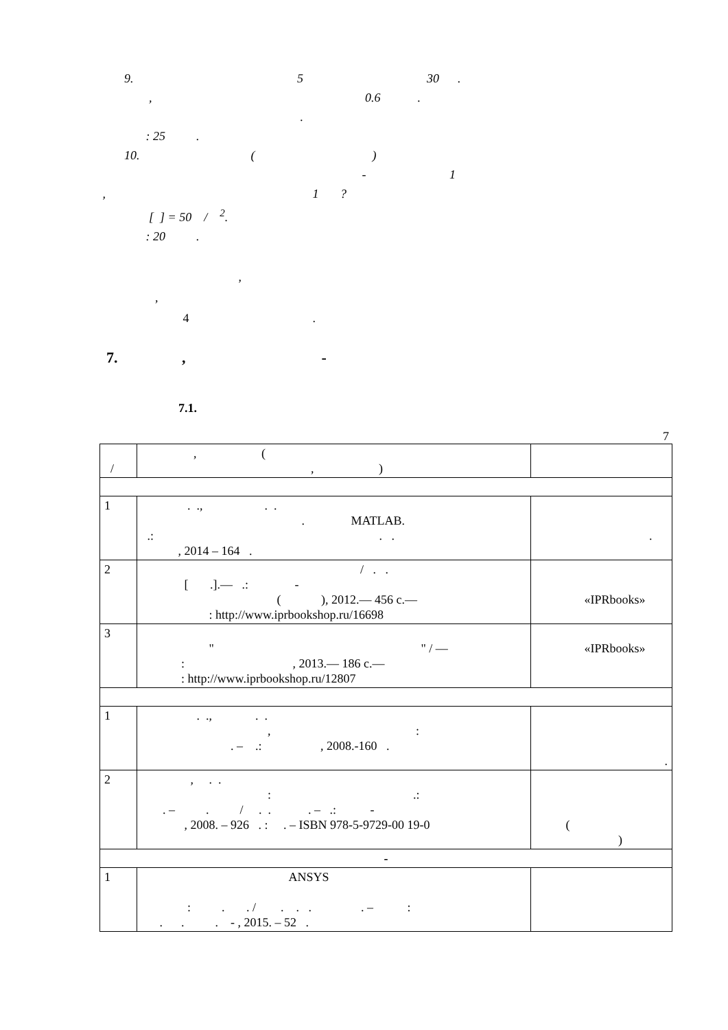9. 5 30 . , 0.6 . . : 25 . 10. ( ) - 1 , 1 ? [ ] = 50 / <sup>2</sup>. : 20 .
, , 4 .
7. , -
7.1.
7
| / | , ( , ) | |
| 1 | . ., . . . MATLAB. .: . . , 2014 – 164 . | . |
| 2 | / . . [ .].— .: - ( ), 2012.— 456 c.— : http://www.iprbookshop.ru/16698 | «IPRbooks» |
| 3 | " " / — : , 2013.— 186 c.— : http://www.iprbookshop.ru/12807 | «IPRbooks» |
| 1 | . ., . . , : . – .: , 2008.-160 . | . |
| 2 | , . . : .: . – . / . . . – .: - , 2008. – 926 . : . – ISBN 978-5-9729-00 19-0 | ( ) |
| - | | |
| 1 | ANSYS : . . / . . . . – : . . . - , 2015. – 52 . | |